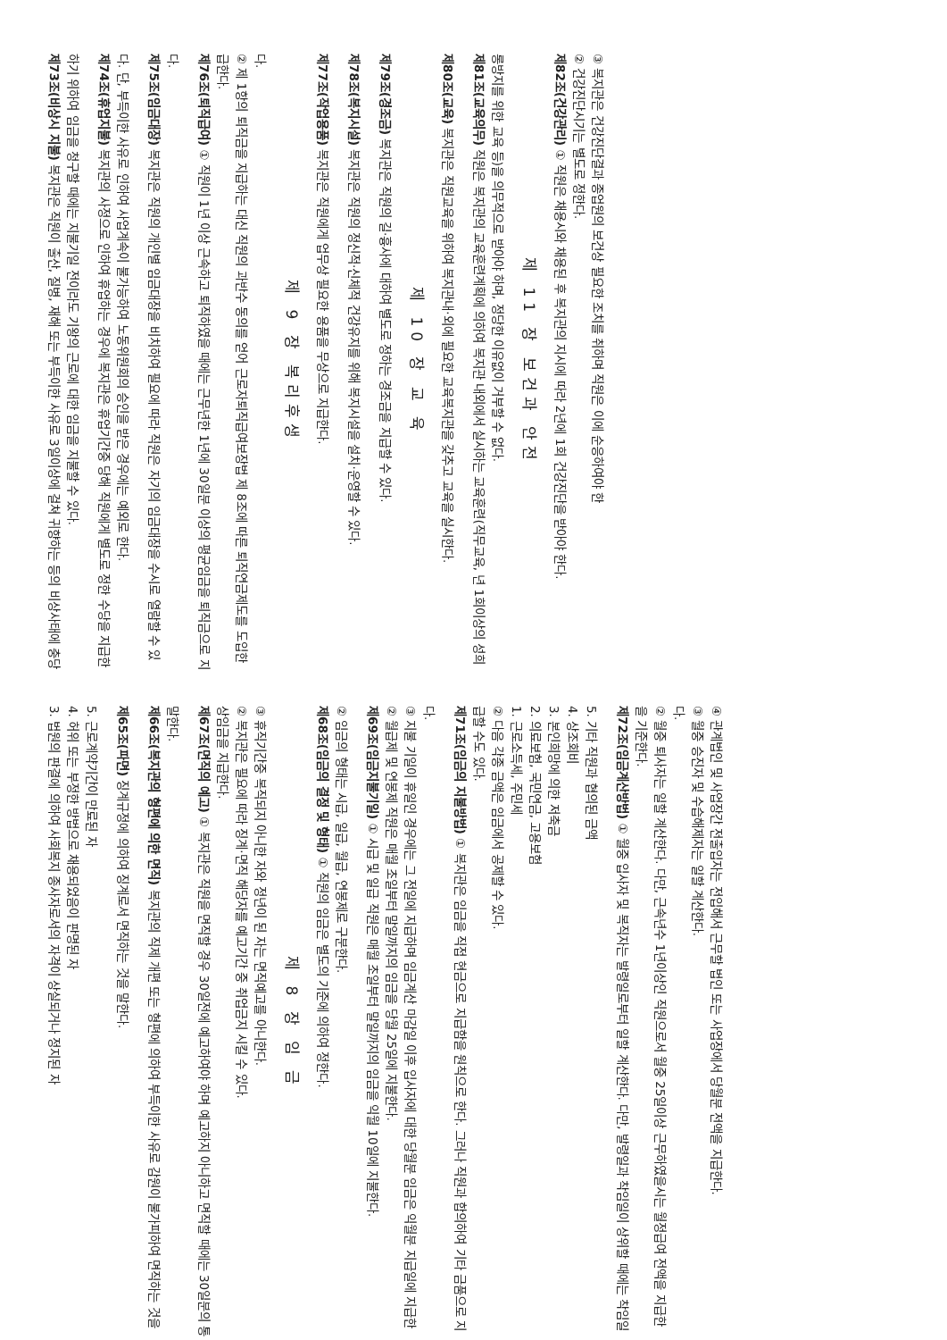3. 법원의 판결에 의하여 사회복지 종사자로서의 자격이 상실되거나 정지된 자
4. 허위 또는 부정한 방법으로 채용되었음이 판명된 자
5. 근로계약기간이 만료된 자
제65조(파면) 징계규정에 의하여 징계로서 면직하는 것을 말한다.
제66조(복지관의 형편에 의한 면직) 복지관의 직제 개편 또는 형편에 의하여 부득이한 사유로 감원이 불가피하여 면직하는 것을 말한다.
제67조(면직의 예고) ① 복지관은 직원을 면직할 경우 30일전에 예고하여야 하며 예고하지 아니하고 면직할 때에는 30일분의 통상임금을 지급한다.
② 복지관은 필요에 따라 징계·면직 해당자를 예고기간 중 취업금지 시킬 수 있다.
③ 휴직기간중 복직되지 아니한 자와 정년이 된 자는 면직예고를 아니한다.
제 8 장 임 금
제68조(임금의 결정 및 형태) ① 직원의 임금은 별도의 기준에 의하여 정한다.
② 임금의 형태는 시급, 일급, 월급, 연봉제로 구분한다.
제69조(임금지불기일) ① 시급 및 일급 직원은 매월 초일부터 말일까지의 임금을 익월 10일에 지불한다.
② 월급제 및 연봉제 직원은 매월 초일부터 말일까지의 임금을 당월 25일에 지불한다.
③ 지불 기일이 휴일인 경우에는 그 전일에 지급하며 임금계산 마감일 이후 입사자에 대한 당월분 임금은 익월분 지급일에 지급한다.
제71조(임금의 지불방법) ① 복지관은 임금을 직접 현금으로 지급함을 원칙으로 한다. 그러나 직원과 합의하여 기타 금품으로 지급할 수도 있다.
② 다음 각종 금액은 임금에서 공제할 수 있다.
1. 근로소득세, 주민세
2. 의료보험, 국민연금, 고용보험
3. 본인희망에 의한 저축금
4. 상조회비
5. 기타 직원과 협의된 금액
제72조(임금계산방법) ① 월중 입사자 및 복직자는 발령일로부터 일할 계산한다. 다만, 발령일과 착임일이 상위할 때에는 착임일을 기준한다.
② 월중 퇴사자는 일할 계산한다. 다만, 근속년수 1년이상인 직원으로서 월중 25일이상 근무하였을시는 월정급여 전액을 지급한다.
③ 월중 승진자 및 수습해제자는 일할 계산한다.
④ 관계법인 및 사업장간 전출입자는 전입해서 근무할 법인 또는 사업장에서 당월분 전액을 지급한다.
제73조(비상시 지불) 복지관은 직원이 출산, 질병, 재해 또는 부득이한 사유로 3일이상에 걸쳐 귀향하는 등의 비상사태에 충당하기 위하여 임금을 청구할 때에는 지불기일 전이라도 기왕의 근로에 대한 임금을 지불할 수 있다.
제74조(휴업지불) 복지관의 사정으로 인하여 휴업하는 경우에 복지관은 휴업기간중 당해 직원에게 별도로 정한 수당을 지급한다. 단, 부득이한 사유로 인하여 사업계속이 불가능하여 노동위원회의 승인을 받은 경우에는 예외로 한다.
제75조(임금대장) 복지관은 직원의 개인별 임금대장을 비치하여 필요에 따라 직원은 자기의 임금대장을 수시로 열람할 수 있다.
제76조(퇴직급여) ① 직원이 1년 이상 근속하고 퇴직하였을 때에는 근무년한 1년에 30일분 이상의 평균임금을 퇴직금으로 지급한다.
② 제 1항의 퇴직금을 지급하는 대신 직원의 과반수 동의를 얻어 근로자퇴직급여보장법 제 8조에 따른 퇴직연금제도를 도입한다.
제 9 장 복리후생
제77조(작업용품) 복지관은 직원에게 업무상 필요한 용품을 무상으로 지급한다.
제78조(복지시설) 복지관은 직원의 정신적·신체적 건강유지를 위해 복지시설을 설치·운영할 수 있다.
제79조(경조금) 복지관은 직원의 길·흉사에 대하여 별도로 정하는 경조금을 지급할 수 있다.
제 10 장 교 육
제80조(교육) 복지관은 직원교육을 위하여 복지관내·외에 필요한 교육복지관을 갖추고 교육을 실시한다.
제81조(교육의무) 직원은 복지관의 교육훈련계획에 의하여 복지관 내외에서 실시하는 교육훈련(직무교육, 년 1회이상의 성희롱방지를 위한 교육 등)을 의무적으로 받아야 하며, 정당한 이유없이 거부할 수 없다.
제 11 장 보건과 안전
제82조(건강관리) ① 직원은 채용시와 채용된 후 복지관의 지시에 따라 2년에 1회 건강진단을 받아야 한다.
② 건강진단시기는 별도로 정한다.
③ 복지관은 건강진단결과 종업원의 보건상 필요한 조치를 취하며 직원은 이에 순응하여야 한